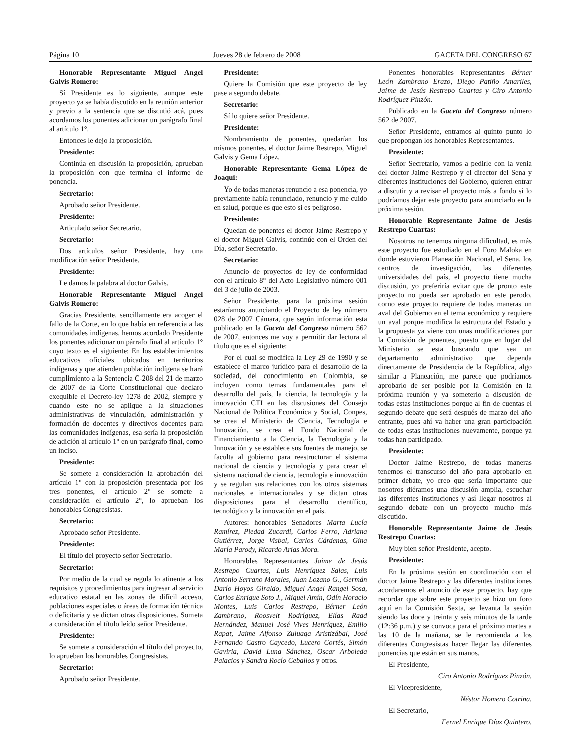Página 10 Jueves 28 de febrero de 2008 GACETA DEL CONGRESO 67
Honorable Representante Miguel Angel Galvis Romero:
Sí Presidente es lo siguiente, aunque este proyecto ya se había discutido en la reunión anterior y previo a la sentencia que se discutió acá, pues acordamos los ponentes adicionar un parágrafo final al artículo 1°.
Entonces le dejo la proposición.
Presidente:
Continúa en discusión la proposición, aprueban la proposición con que termina el informe de ponencia.
Secretario:
Aprobado señor Presidente.
Presidente:
Articulado señor Secretario.
Secretario:
Dos artículos señor Presidente, hay una modificación señor Presidente.
Presidente:
Le damos la palabra al doctor Galvis.
Honorable Representante Miguel Angel Galvis Romero:
Gracias Presidente, sencillamente era acoger el fallo de la Corte, en lo que había en referencia a las comunidades indígenas, hemos acordado Presidente los ponentes adicionar un párrafo final al artículo 1° cuyo texto es el siguiente: En los establecimientos educativos oficiales ubicados en territorios indígenas y que atienden población indígena se hará cumplimiento a la Sentencia C-208 del 21 de marzo de 2007 de la Corte Constitucional que declaro exequible el Decreto-ley 1278 de 2002, siempre y cuando este no se aplique a la situaciones administrativas de vinculación, administración y formación de docentes y directivos docentes para las comunidades indígenas, esa sería la proposición de adición al artículo 1° en un parágrafo final, como un inciso.
Presidente:
Se somete a consideración la aprobación del artículo 1° con la proposición presentada por los tres ponentes, el artículo 2° se somete a consideración el artículo 2°, lo aprueban los honorables Congresistas.
Secretario:
Aprobado señor Presidente.
Presidente:
El título del proyecto señor Secretario.
Secretario:
Por medio de la cual se regula lo atinente a los requisitos y procedimientos para ingresar al servicio educativo estatal en las zonas de difícil acceso, poblaciones especiales o áreas de formación técnica o deficitaria y se dictan otras disposiciones. Someta a consideración el título leído señor Presidente.
Presidente:
Se somete a consideración el título del proyecto, lo aprueban los honorables Congresistas.
Secretario:
Aprobado señor Presidente.
Presidente:
Quiere la Comisión que este proyecto de ley pase a segundo debate.
Secretario:
Sí lo quiere señor Presidente.
Presidente:
Nombramiento de ponentes, quedarían los mismos ponentes, el doctor Jaime Restrepo, Miguel Galvis y Gema López.
Honorable Representante Gema López de Joaqui:
Yo de todas maneras renuncio a esa ponencia, yo previamente había renunciado, renuncio y me cuido en salud, porque es que esto si es peligroso.
Presidente:
Quedan de ponentes el doctor Jaime Restrepo y el doctor Miguel Galvis, continúe con el Orden del Día, señor Secretario.
Secretario:
Anuncio de proyectos de ley de conformidad con el artículo 8° del Acto Legislativo número 001 del 3 de julio de 2003.
Señor Presidente, para la próxima sesión estaríamos anunciando el Proyecto de ley número 028 de 2007 Cámara, que según información esta publicado en la Gaceta del Congreso número 562 de 2007, entonces me voy a permitir dar lectura al título que es el siguiente:
Por el cual se modifica la Ley 29 de 1990 y se establece el marco jurídico para el desarrollo de la sociedad, del conocimiento en Colombia, se incluyen como temas fundamentales para el desarrollo del país, la ciencia, la tecnología y la innovación CTI en las discusiones del Consejo Nacional de Política Económica y Social, Conpes, se crea el Ministerio de Ciencia, Tecnología e Innovación, se crea el Fondo Nacional de Financiamiento a la Ciencia, la Tecnología y la Innovación y se establece sus fuentes de manejo, se faculta al gobierno para reestructurar el sistema nacional de ciencia y tecnología y para crear el sistema nacional de ciencia, tecnología e innovación y se regulan sus relaciones con los otros sistemas nacionales e internacionales y se dictan otras disposiciones para el desarrollo científico, tecnológico y la innovación en el país.
Autores: honorables Senadores Marta Lucía Ramírez, Piedad Zucardi, Carlos Ferro, Adriana Gutiérrez, Jorge Visbal, Carlos Cárdenas, Gina María Parody, Ricardo Arias Mora.
Honorables Representantes Jaime de Jesús Restrepo Cuartas, Luis Henríquez Salas, Luis Antonio Serrano Morales, Juan Lozano G., Germán Darío Hoyos Giraldo, Miguel Angel Rangel Sosa, Carlos Enrique Soto J., Miguel Amín, Odín Horacio Montes, Luis Carlos Restrepo, Bérner León Zambrano, Roosvelt Rodríguez, Elías Raad Hernández, Manuel José Vives Henríquez, Emilio Rapat, Jaime Alfonso Zuluaga Aristizábal, José Fernando Castro Caycedo, Lucero Cortés, Simón Gaviria, David Luna Sánchez, Oscar Arboleda Palacios y Sandra Rocío Ceballos y otros.
Ponentes honorables Representantes Bérner León Zambrano Erazo, Diego Patiño Amariles, Jaime de Jesús Restrepo Cuartas y Ciro Antonio Rodríguez Pinzón.
Publicado en la Gaceta del Congreso número 562 de 2007.
Señor Presidente, entramos al quinto punto lo que propongan los honorables Representantes.
Presidente:
Señor Secretario, vamos a pedirle con la venia del doctor Jaime Restrepo y el director del Sena y diferentes instituciones del Gobierno, quieren entrar a discutir y a revisar el proyecto más a fondo si lo podríamos dejar este proyecto para anunciarlo en la próxima sesión.
Honorable Representante Jaime de Jesús Restrepo Cuartas:
Nosotros no tenemos ninguna dificultad, es más este proyecto fue estudiado en el Foro Maloka en donde estuvieron Planeación Nacional, el Sena, los centros de investigación, las diferentes universidades del país, el proyecto tiene mucha discusión, yo preferiría evitar que de pronto este proyecto no pueda ser aprobado en este perodo, como este proyecto requiere de todas maneras un aval del Gobierno en el tema económico y requiere un aval porque modifica la estructura del Estado y la propuesta ya viene con unas modificaciones por la Comisión de ponentes, puesto que en lugar del Ministerio se esta buscando que sea un departamento administrativo que dependa directamente de Presidencia de la República, algo similar a Planeación, me parece que podríamos aprobarlo de ser posible por la Comisión en la próxima reunión y ya someterlo a discusión de todas estas instituciones porque al fin de cuentas el segundo debate que será después de marzo del año entrante, pues ahí va haber una gran participación de todas estas instituciones nuevamente, porque ya todas han participado.
Presidente:
Doctor Jaime Restrepo, de todas maneras tenemos el transcurso del año para aprobarlo en primer debate, yo creo que sería importante que nosotros diéramos una discusión amplia, escuchar las diferentes instituciones y así llegar nosotros al segundo debate con un proyecto mucho más discutido.
Honorable Representante Jaime de Jesús Restrepo Cuartas:
Muy bien señor Presidente, acepto.
Presidente:
En la próxima sesión en coordinación con el doctor Jaime Restrepo y las diferentes instituciones acordaremos el anuncio de este proyecto, hay que recordar que sobre este proyecto se hizo un foro aquí en la Comisión Sexta, se levanta la sesión siendo las doce y treinta y seis minutos de la tarde (12:36 p.m.) y se convoca para el próximo martes a las 10 de la mañana, se le recomienda a los diferentes Congresistas hacer llegar las diferentes ponencias que están en sus manos.
El Presidente,
Ciro Antonio Rodríguez Pinzón.
El Vicepresidente,
Néstor Homero Cotrina.
El Secretario,
Fernel Enrique Díaz Quintero.